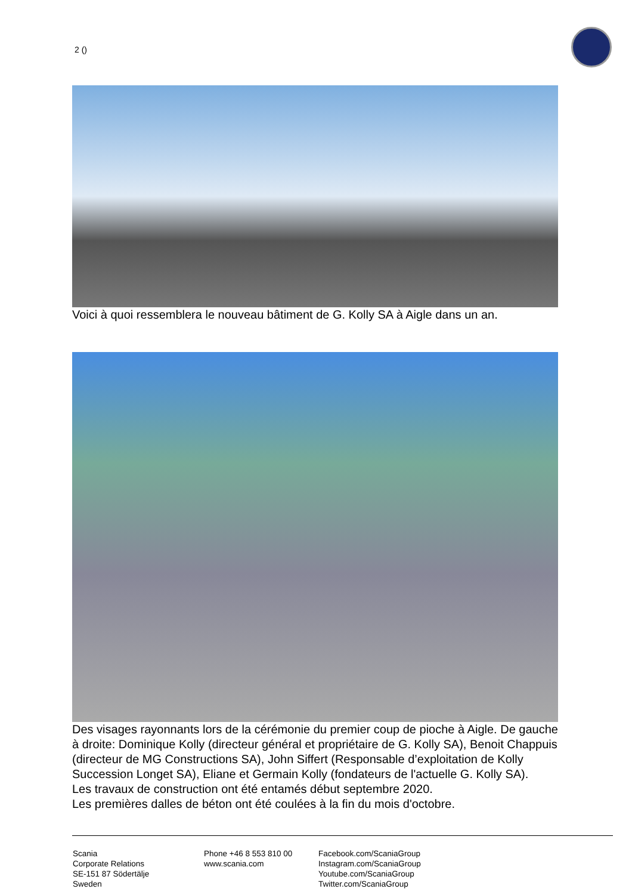2 (​)
Voici à quoi ressemblera le nouveau bâtiment de G. Kolly SA à Aigle dans un an.
Des visages rayonnants lors de la cérémonie du premier coup de pioche à Aigle. De gauche à droite: Dominique Kolly (directeur général et propriétaire de G. Kolly SA), Benoit Chappuis (directeur de MG Constructions SA), John Siffert (Responsable d’exploitation de Kolly Succession Longet SA), Eliane et Germain Kolly (fondateurs de l'actuelle G. Kolly SA).
Les travaux de construction ont été entamés début septembre 2020.
Les premières dalles de béton ont été coulées à la fin du mois d'octobre.
Scania
Corporate Relations
SE-151 87 Södertälje
Sweden
Phone +46 8 553 810 00
www.scania.com
Facebook.com/ScaniaGroup
Instagram.com/ScaniaGroup
Youtube.com/ScaniaGroup
Twitter.com/ScaniaGroup